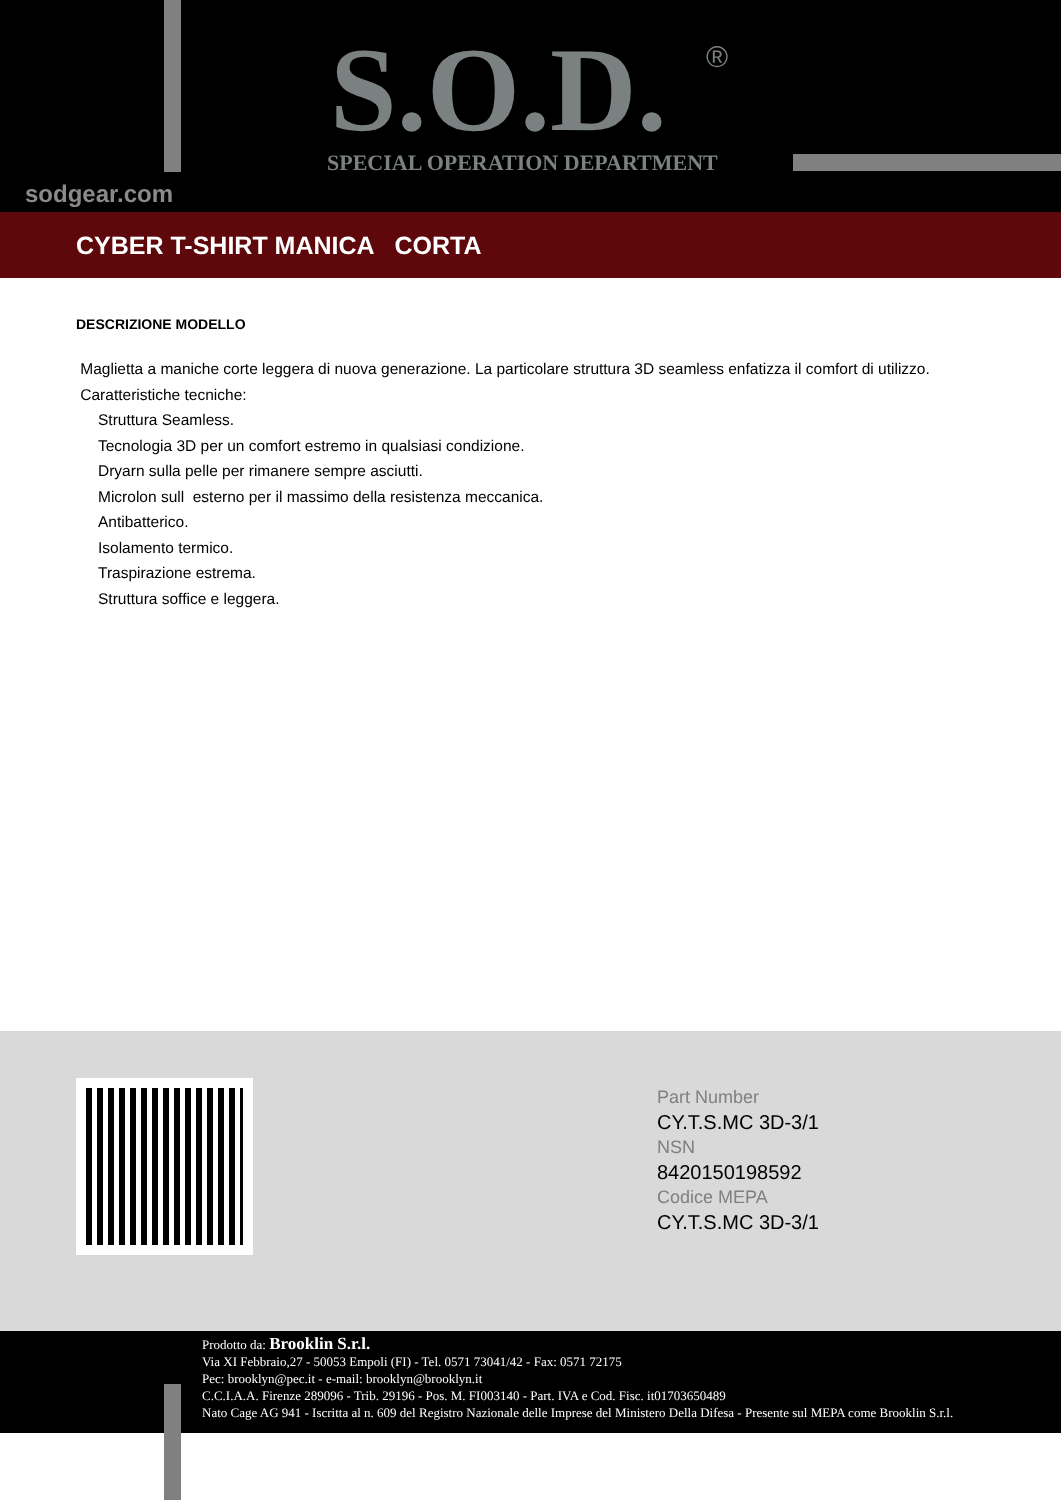S.O.D. ®
SPECIAL OPERATION DEPARTMENT
sodgear.com
CYBER T-SHIRT MANICA CORTA
DESCRIZIONE MODELLO
Maglietta a maniche corte leggera di nuova generazione. La particolare struttura 3D seamless enfatizza il comfort di utilizzo.
Caratteristiche tecniche:
Struttura Seamless.
Tecnologia 3D per un comfort estremo in qualsiasi condizione.
Dryarn sulla pelle per rimanere sempre asciutti.
Microlon sull esterno per il massimo della resistenza meccanica.
Antibatterico.
Isolamento termico.
Traspirazione estrema.
Struttura soffice e leggera.
Part Number
CY.T.S.MC 3D-3/1
NSN
8420150198592
Codice MEPA
CY.T.S.MC 3D-3/1
Prodotto da: Brooklin S.r.l.
Via XI Febbraio,27 - 50053 Empoli (FI) - Tel. 0571 73041/42 - Fax: 0571 72175
Pec: brooklyn@pec.it - e-mail: brooklyn@brooklyn.it
C.C.I.A.A. Firenze 289096 - Trib. 29196 - Pos. M. FI003140 - Part. IVA e Cod. Fisc. it01703650489
Nato Cage AG 941 - Iscritta al n. 609 del Registro Nazionale delle Imprese del Ministero Della Difesa - Presente sul MEPA come Brooklin S.r.l.